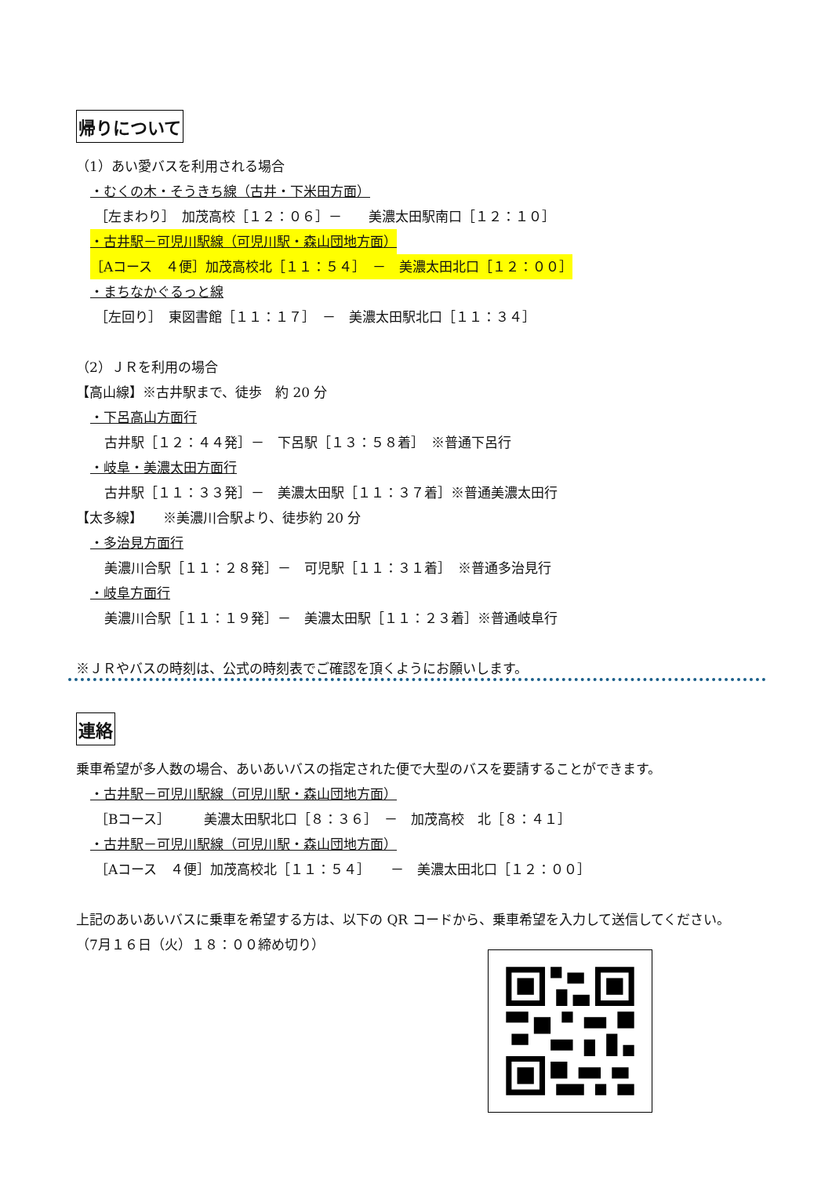帰りについて
（1）あい愛バスを利用される場合
・むくの木・そうきち線（古井・下米田方面）
［左まわり］　加茂高校［１２：０６］－　　美濃太田駅南口［１２：１０］
・古井駅－可児川駅線（可児川駅・森山団地方面）
［Aコース　４便］加茂高校北［１１：５４］　－　美濃太田北口［１２：００］
・まちなかぐるっと線
［左回り］　東図書館［１１：１７］　－　美濃太田駅北口［１１：３４］
（2）ＪＲを利用の場合
【高山線】※古井駅まで、徒歩　約 20 分
・下呂高山方面行
古井駅［１２：４４発］－　下呂駅［１３：５８着］　※普通下呂行
・岐阜・美濃太田方面行
古井駅［１１：３３発］－　美濃太田駅［１１：３７着］※普通美濃太田行
【太多線】　　※美濃川合駅より、徒歩約 20 分
・多治見方面行
美濃川合駅［１１：２８発］－　可児駅［１１：３１着］　※普通多治見行
・岐阜方面行
美濃川合駅［１１：１９発］－　美濃太田駅［１１：２３着］※普通岐阜行
※ＪＲやバスの時刻は、公式の時刻表でご確認を頂くようにお願いします。
連絡
乗車希望が多人数の場合、あいあいバスの指定された便で大型のバスを要請することができます。
・古井駅－可児川駅線（可児川駅・森山団地方面）
［Bコース］　　　美濃太田駅北口［８：３６］　－　加茂高校　北［８：４１］
・古井駅－可児川駅線（可児川駅・森山団地方面）
［Aコース　４便］加茂高校北［１１：５４］　　－　美濃太田北口［１２：００］
上記のあいあいバスに乗車を希望する方は、以下の QR コードから、乗車希望を入力して送信してください。
（7月１６日（火）１８：００締め切り）